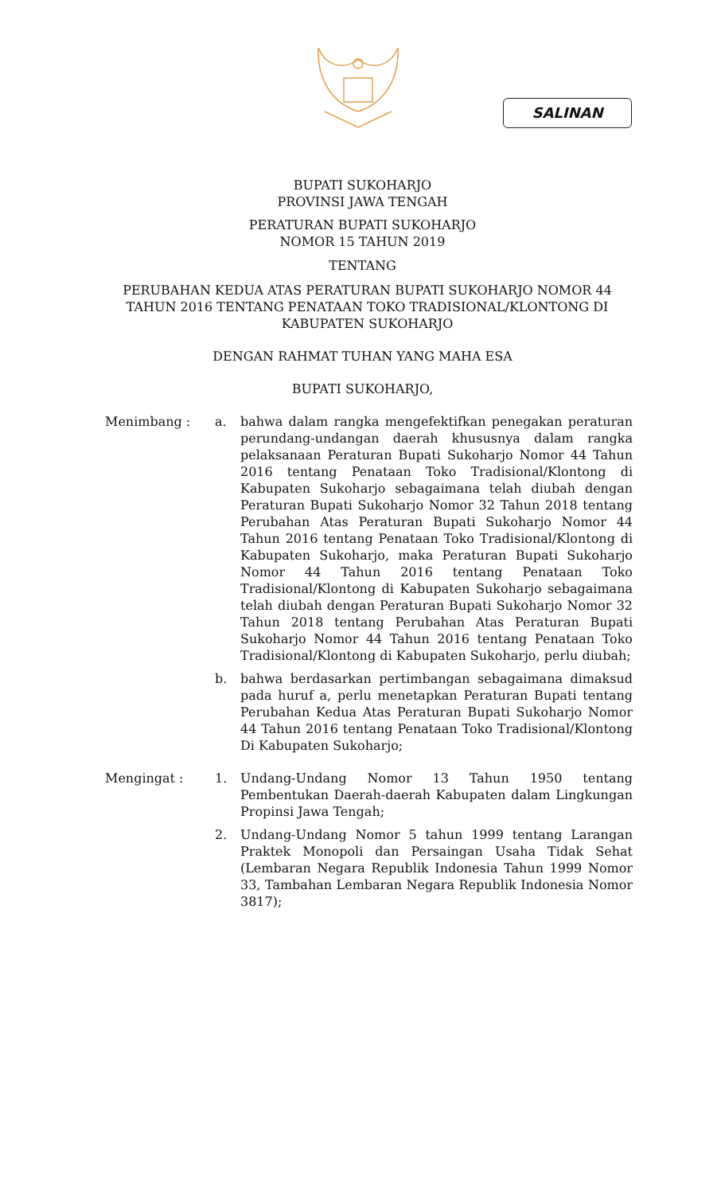SALINAN
BUPATI SUKOHARJO
PROVINSI JAWA TENGAH
PERATURAN BUPATI SUKOHARJO
NOMOR 15 TAHUN 2019
TENTANG
PERUBAHAN KEDUA ATAS PERATURAN BUPATI SUKOHARJO NOMOR 44 TAHUN 2016 TENTANG PENATAAN TOKO TRADISIONAL/KLONTONG DI KABUPATEN SUKOHARJO
DENGAN RAHMAT TUHAN YANG MAHA ESA
BUPATI SUKOHARJO,
Menimbang : a. bahwa dalam rangka mengefektifkan penegakan peraturan perundang-undangan daerah khususnya dalam rangka pelaksanaan Peraturan Bupati Sukoharjo Nomor 44 Tahun 2016 tentang Penataan Toko Tradisional/Klontong di Kabupaten Sukoharjo sebagaimana telah diubah dengan Peraturan Bupati Sukoharjo Nomor 32 Tahun 2018 tentang Perubahan Atas Peraturan Bupati Sukoharjo Nomor 44 Tahun 2016 tentang Penataan Toko Tradisional/Klontong di Kabupaten Sukoharjo, maka Peraturan Bupati Sukoharjo Nomor 44 Tahun 2016 tentang Penataan Toko Tradisional/Klontong di Kabupaten Sukoharjo sebagaimana telah diubah dengan Peraturan Bupati Sukoharjo Nomor 32 Tahun 2018 tentang Perubahan Atas Peraturan Bupati Sukoharjo Nomor 44 Tahun 2016 tentang Penataan Toko Tradisional/Klontong di Kabupaten Sukoharjo, perlu diubah;
b. bahwa berdasarkan pertimbangan sebagaimana dimaksud pada huruf a, perlu menetapkan Peraturan Bupati tentang Perubahan Kedua Atas Peraturan Bupati Sukoharjo Nomor 44 Tahun 2016 tentang Penataan Toko Tradisional/Klontong Di Kabupaten Sukoharjo;
Mengingat : 1. Undang-Undang Nomor 13 Tahun 1950 tentang Pembentukan Daerah-daerah Kabupaten dalam Lingkungan Propinsi Jawa Tengah;
2. Undang-Undang Nomor 5 tahun 1999 tentang Larangan Praktek Monopoli dan Persaingan Usaha Tidak Sehat (Lembaran Negara Republik Indonesia Tahun 1999 Nomor 33, Tambahan Lembaran Negara Republik Indonesia Nomor 3817);